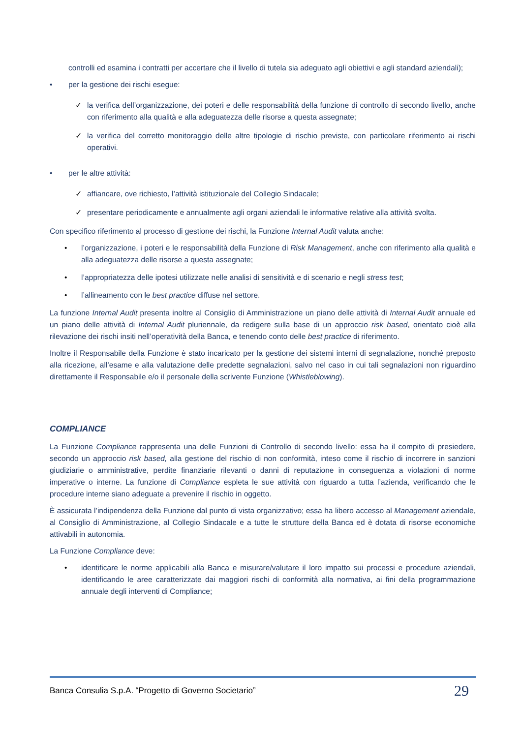controlli ed esamina i contratti per accertare che il livello di tutela sia adeguato agli obiettivi e agli standard aziendali);
• per la gestione dei rischi esegue:
✓ la verifica dell’organizzazione, dei poteri e delle responsabilità della funzione di controllo di secondo livello, anche con riferimento alla qualità e alla adeguatezza delle risorse a questa assegnate;
✓ la verifica del corretto monitoraggio delle altre tipologie di rischio previste, con particolare riferimento ai rischi operativi.
• per le altre attività:
✓ affiancare, ove richiesto, l’attività istituzionale del Collegio Sindacale;
✓ presentare periodicamente e annualmente agli organi aziendali le informative relative alla attività svolta.
Con specifico riferimento al processo di gestione dei rischi, la Funzione Internal Audit valuta anche:
• l’organizzazione, i poteri e le responsabilità della Funzione di Risk Management, anche con riferimento alla qualità e alla adeguatezza delle risorse a questa assegnate;
• l’appropriatezza delle ipotesi utilizzate nelle analisi di sensitività e di scenario e negli stress test;
• l’allineamento con le best practice diffuse nel settore.
La funzione Internal Audit presenta inoltre al Consiglio di Amministrazione un piano delle attività di Internal Audit annuale ed un piano delle attività di Internal Audit pluriennale, da redigere sulla base di un approccio risk based, orientato cioè alla rilevazione dei rischi insiti nell’operatività della Banca, e tenendo conto delle best practice di riferimento.
Inoltre il Responsabile della Funzione è stato incaricato per la gestione dei sistemi interni di segnalazione, nonché preposto alla ricezione, all’esame e alla valutazione delle predette segnalazioni, salvo nel caso in cui tali segnalazioni non riguardino direttamente il Responsabile e/o il personale della scrivente Funzione (Whistleblowing).
COMPLIANCE
La Funzione Compliance rappresenta una delle Funzioni di Controllo di secondo livello: essa ha il compito di presiedere, secondo un approccio risk based, alla gestione del rischio di non conformità, inteso come il rischio di incorrere in sanzioni giudiziarie o amministrative, perdite finanziarie rilevanti o danni di reputazione in conseguenza a violazioni di norme imperative o interne. La funzione di Compliance espleta le sue attività con riguardo a tutta l’azienda, verificando che le procedure interne siano adeguate a prevenire il rischio in oggetto.
È assicurata l’indipendenza della Funzione dal punto di vista organizzativo; essa ha libero accesso al Management aziendale, al Consiglio di Amministrazione, al Collegio Sindacale e a tutte le strutture della Banca ed è dotata di risorse economiche attivabili in autonomia.
La Funzione Compliance deve:
• identificare le norme applicabili alla Banca e misurare/valutare il loro impatto sui processi e procedure aziendali, identificando le aree caratterizzate dai maggiori rischi di conformità alla normativa, ai fini della programmazione annuale degli interventi di Compliance;
Banca Consulia S.p.A. “Progetto di Governo Societario” 29